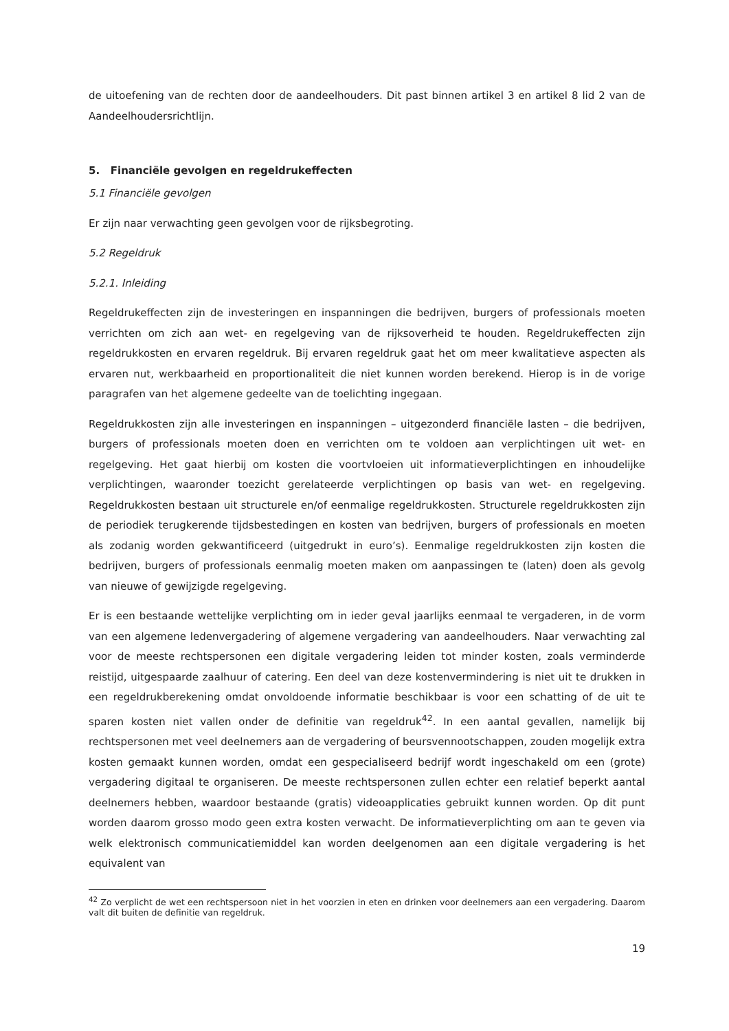de uitoefening van de rechten door de aandeelhouders. Dit past binnen artikel 3 en artikel 8 lid 2 van de Aandeelhoudersrichtlijn.
5. Financiële gevolgen en regeldrukeffecten
5.1 Financiële gevolgen
Er zijn naar verwachting geen gevolgen voor de rijksbegroting.
5.2 Regeldruk
5.2.1. Inleiding
Regeldrukeffecten zijn de investeringen en inspanningen die bedrijven, burgers of professionals moeten verrichten om zich aan wet- en regelgeving van de rijksoverheid te houden. Regeldrukeffecten zijn regeldrukkosten en ervaren regeldruk. Bij ervaren regeldruk gaat het om meer kwalitatieve aspecten als ervaren nut, werkbaarheid en proportionaliteit die niet kunnen worden berekend. Hierop is in de vorige paragrafen van het algemene gedeelte van de toelichting ingegaan.
Regeldrukkosten zijn alle investeringen en inspanningen – uitgezonderd financiële lasten – die bedrijven, burgers of professionals moeten doen en verrichten om te voldoen aan verplichtingen uit wet- en regelgeving. Het gaat hierbij om kosten die voortvloeien uit informatieverplichtingen en inhoudelijke verplichtingen, waaronder toezicht gerelateerde verplichtingen op basis van wet- en regelgeving. Regeldrukkosten bestaan uit structurele en/of eenmalige regeldrukkosten. Structurele regeldrukkosten zijn de periodiek terugkerende tijdsbestedingen en kosten van bedrijven, burgers of professionals en moeten als zodanig worden gekwantificeerd (uitgedrukt in euro’s). Eenmalige regeldrukkosten zijn kosten die bedrijven, burgers of professionals eenmalig moeten maken om aanpassingen te (laten) doen als gevolg van nieuwe of gewijzigde regelgeving.
Er is een bestaande wettelijke verplichting om in ieder geval jaarlijks eenmaal te vergaderen, in de vorm van een algemene ledenvergadering of algemene vergadering van aandeelhouders. Naar verwachting zal voor de meeste rechtspersonen een digitale vergadering leiden tot minder kosten, zoals verminderde reistijd, uitgespaarde zaalhuur of catering. Een deel van deze kostenvermindering is niet uit te drukken in een regeldrukberekening omdat onvoldoende informatie beschikbaar is voor een schatting of de uit te sparen kosten niet vallen onder de definitie van regeldruk<sup>42</sup>. In een aantal gevallen, namelijk bij rechtspersonen met veel deelnemers aan de vergadering of beursvennootschappen, zouden mogelijk extra kosten gemaakt kunnen worden, omdat een gespecialiseerd bedrijf wordt ingeschakeld om een (grote) vergadering digitaal te organiseren. De meeste rechtspersonen zullen echter een relatief beperkt aantal deelnemers hebben, waardoor bestaande (gratis) videoapplicaties gebruikt kunnen worden. Op dit punt worden daarom grosso modo geen extra kosten verwacht. De informatieverplichting om aan te geven via welk elektronisch communicatiemiddel kan worden deelgenomen aan een digitale vergadering is het equivalent van
<sup>42</sup> Zo verplicht de wet een rechtspersoon niet in het voorzien in eten en drinken voor deelnemers aan een vergadering. Daarom valt dit buiten de definitie van regeldruk.
19